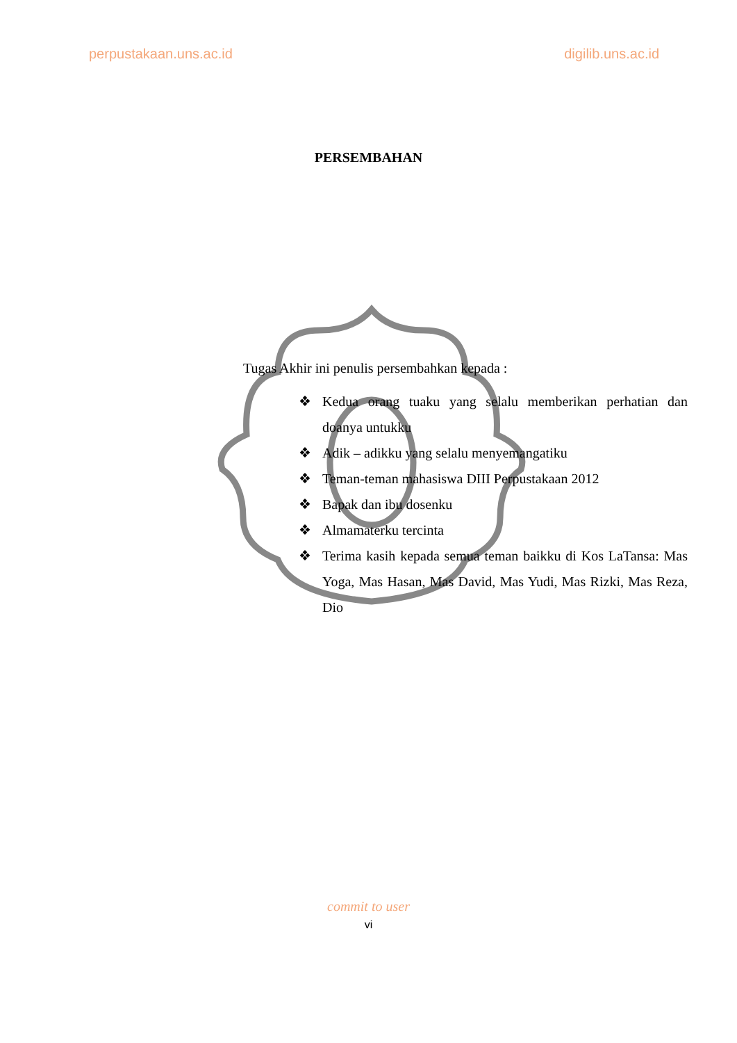perpustakaan.uns.ac.id digilib.uns.ac.id
PERSEMBAHAN
Tugas Akhir ini penulis persembahkan kepada :
❖ Kedua orang tuaku yang selalu memberikan perhatian dan doanya untukku
❖ Adik – adikku yang selalu menyemangatiku
❖ Teman-teman mahasiswa DIII Perpustakaan 2012
❖ Bapak dan ibu dosenku
❖ Almamaterku tercinta
❖ Terima kasih kepada semua teman baikku di Kos LaTansa: Mas Yoga, Mas Hasan, Mas David, Mas Yudi, Mas Rizki, Mas Reza, Dio
commit to user
vi